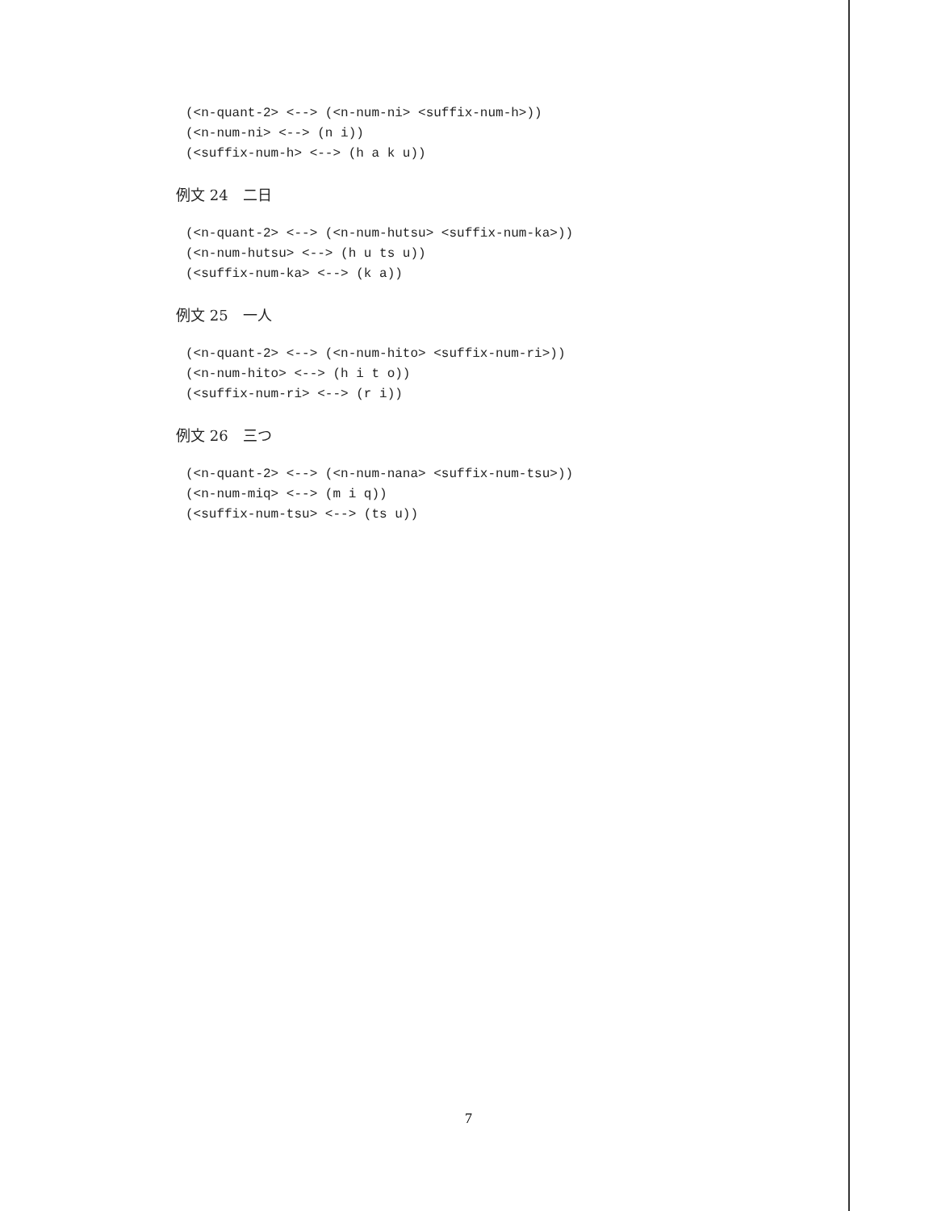(<n-quant-2> <--> (<n-num-ni> <suffix-num-h>))
(<n-num-ni> <--> (n i))
(<suffix-num-h> <--> (h a k u))
例文 24　二日
(<n-quant-2> <--> (<n-num-hutsu> <suffix-num-ka>))
(<n-num-hutsu> <--> (h u ts u))
(<suffix-num-ka> <--> (k a))
例文 25　一人
(<n-quant-2> <--> (<n-num-hito> <suffix-num-ri>))
(<n-num-hito> <--> (h i t o))
(<suffix-num-ri> <--> (r i))
例文 26　三つ
(<n-quant-2> <--> (<n-num-nana> <suffix-num-tsu>))
(<n-num-miq> <--> (m i q))
(<suffix-num-tsu> <--> (ts u))
7